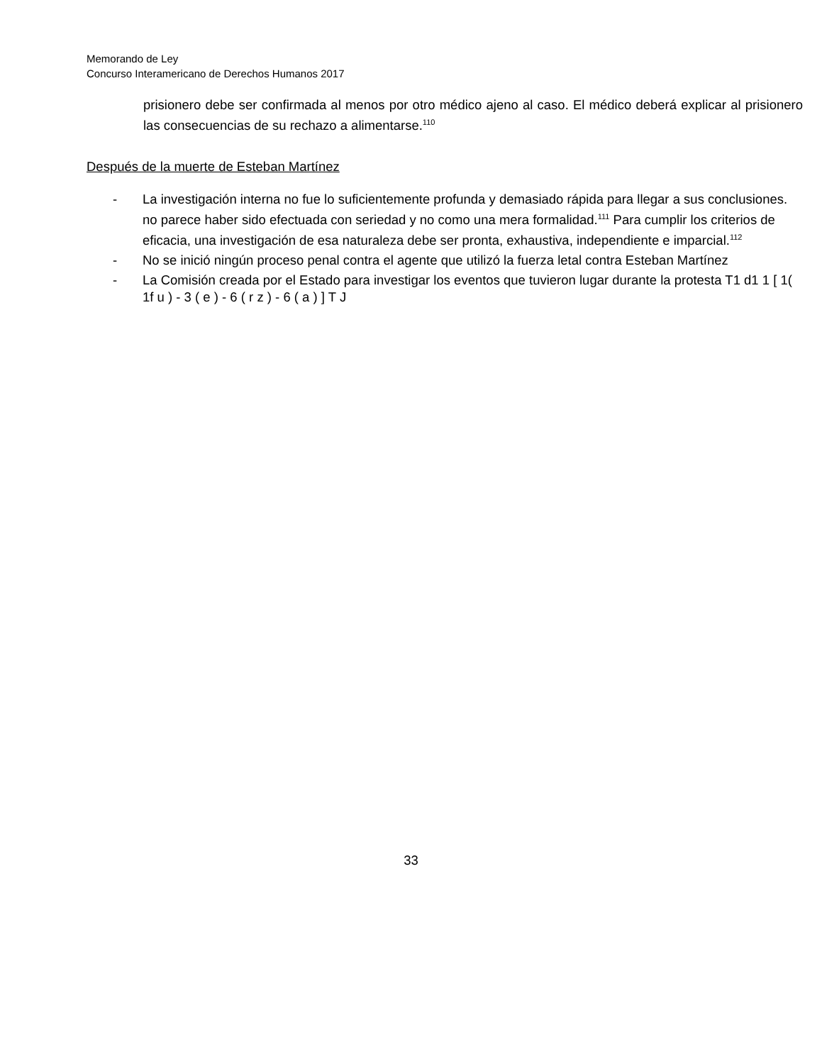Memorando de Ley
Concurso Interamericano de Derechos Humanos 2017
prisionero debe ser confirmada al menos por otro médico ajeno al caso. El médico deberá explicar al prisionero las consecuencias de su rechazo a alimentarse.<sup>110</sup>
Después de la muerte de Esteban Martínez
- La investigación interna no fue lo suficientemente profunda y demasiado rápida para llegar a sus conclusiones. no parece haber sido efectuada con seriedad y no como una mera formalidad.<sup>111</sup> Para cumplir los criterios de eficacia, una investigación de esa naturaleza debe ser pronta, exhaustiva, independiente e imparcial.<sup>112</sup>
- No se inició ningún proceso penal contra el agente que utilizó la fuerza letal contra Esteban Martínez
- La Comisión creada por el Estado para investigar los eventos que tuvieron lugar durante la protesta T1 d1 1 [ 1( 1f u ) - 3 ( e ) - 6 ( r z ) - 6 ( a ) ] T J
33